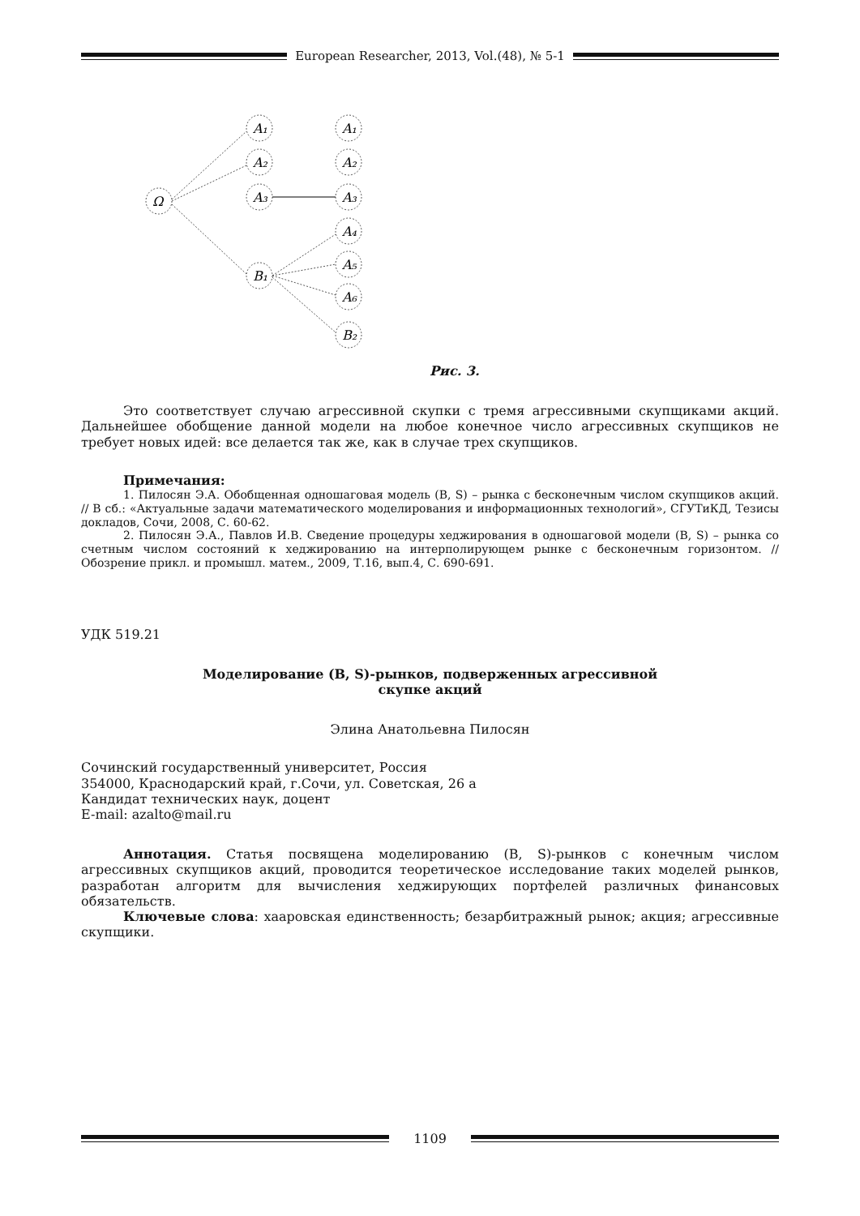European Researcher, 2013, Vol.(48), № 5-1
Ω
A₁
A₂
A₃
B₁
A₁
A₂
A₃
A₄
A₅
A₆
B₂
Рис. 3.
Это соответствует случаю агрессивной скупки с тремя агрессивными скупщиками акций. Дальнейшее обобщение данной модели на любое конечное число агрессивных скупщиков не требует новых идей: все делается так же, как в случае трех скупщиков.
Примечания:
1. Пилосян Э.А. Обобщенная одношаговая модель (B, S) – рынка с бесконечным числом скупщиков акций. // В сб.: «Актуальные задачи математического моделирования и информационных технологий», СГУТиКД, Тезисы докладов, Сочи, 2008, С. 60-62.
2. Пилосян Э.А., Павлов И.В. Сведение процедуры хеджирования в одношаговой модели (B, S) – рынка со счетным числом состояний к хеджированию на интерполирующем рынке с бесконечным горизонтом. // Обозрение прикл. и промышл. матем., 2009, Т.16, вып.4, С. 690-691.
УДК 519.21
Моделирование (B, S)-рынков, подверженных агрессивной
скупке акций
Элина Анатольевна Пилосян
Сочинский государственный университет, Россия
354000, Краснодарский край, г.Сочи, ул. Советская, 26 а
Кандидат технических наук, доцент
E-mail: azalto@mail.ru
Аннотация. Статья посвящена моделированию (B, S)-рынков с конечным числом агрессивных скупщиков акций, проводится теоретическое исследование таких моделей рынков, разработан алгоритм для вычисления хеджирующих портфелей различных финансовых обязательств.
Ключевые слова: хааровская единственность; безарбитражный рынок; акция; агрессивные скупщики.
1109